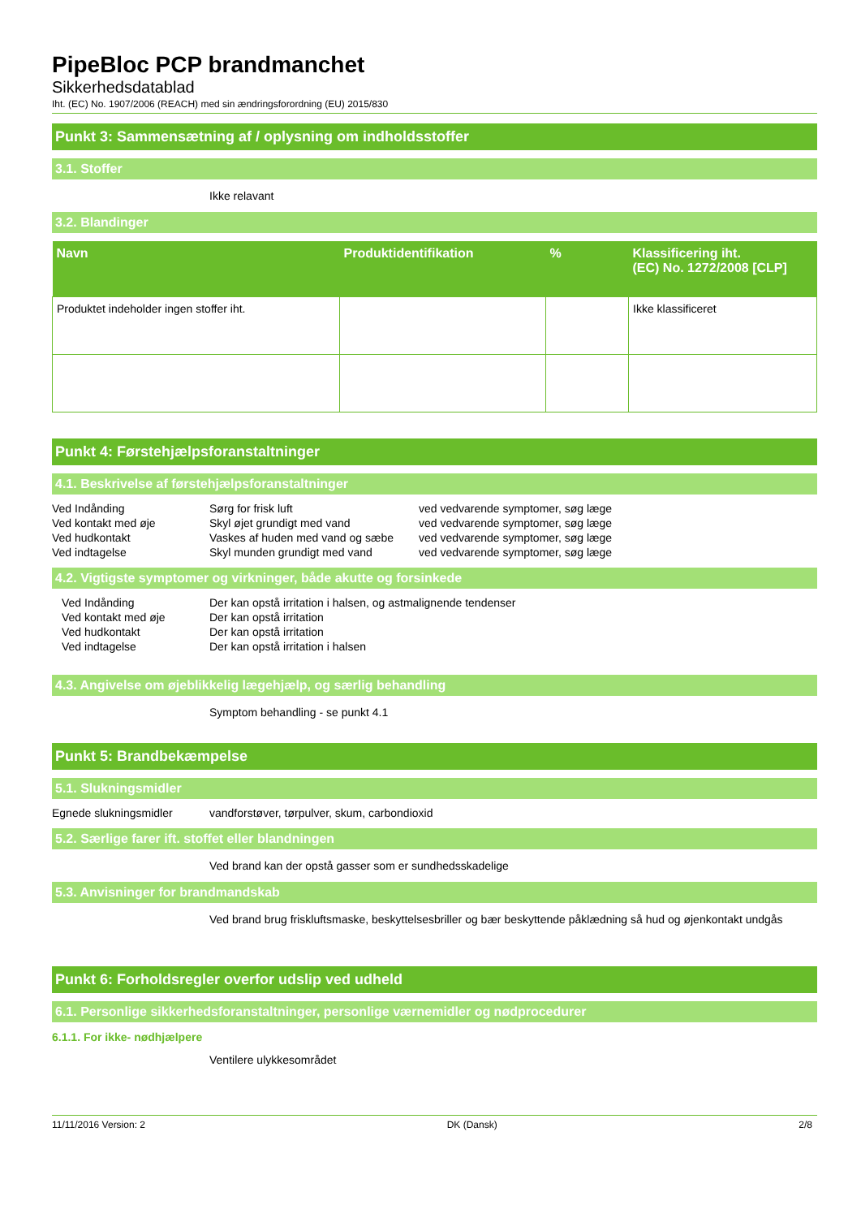PipeBloc PCP brandmanchet
Sikkerhedsdatablad
Iht. (EC) No. 1907/2006 (REACH) med sin ændringsforordning (EU) 2015/830
Punkt 3: Sammensætning af / oplysning om indholdsstoffer
3.1. Stoffer
Ikke relavant
3.2. Blandinger
| Navn | Produktidentifikation | % | Klassificering iht. (EC) No. 1272/2008 [CLP] |
| --- | --- | --- | --- |
| Produktet indeholder ingen stoffer iht. | | | Ikke klassificeret |
Punkt 4: Førstehjælpsforanstaltninger
4.1. Beskrivelse af førstehjælpsforanstaltninger
| Ved Indånding | Sørg for frisk luft | ved vedvarende symptomer, søg læge |
| Ved kontakt med øje | Skyl øjet grundigt med vand | ved vedvarende symptomer, søg læge |
| Ved hudkontakt | Vaskes af huden med vand og sæbe | ved vedvarende symptomer, søg læge |
| Ved indtagelse | Skyl munden grundigt med vand | ved vedvarende symptomer, søg læge |
4.2. Vigtigste symptomer og virkninger, både akutte og forsinkede
| Ved Indånding | Der kan opstå irritation i halsen, og astmalignende tendenser |
| Ved kontakt med øje | Der kan opstå irritation |
| Ved hudkontakt | Der kan opstå irritation |
| Ved indtagelse | Der kan opstå irritation i halsen |
4.3. Angivelse om øjeblikkelig lægehjælp, og særlig behandling
Symptom behandling - se punkt 4.1
Punkt 5: Brandbekæmpelse
5.1. Slukningsmidler
| Egnede slukningsmidler | vandforstøver, tørpulver, skum, carbondioxid |
5.2. Særlige farer ift. stoffet eller blandningen
Ved brand kan der opstå gasser som er sundhedsskadelige
5.3. Anvisninger for brandmandskab
Ved brand brug friskluftsmaske, beskyttelsesbriller og bær beskyttende påklædning så hud og øjenkontakt undgås
Punkt 6: Forholdsregler overfor udslip ved udheld
6.1. Personlige sikkerhedsforanstaltninger, personlige værnemidler og nødprocedurer
6.1.1. For ikke- nødhjælpere
Ventilere ulykkesområdet
11/11/2016 Version: 2 DK (Dansk) 2/8